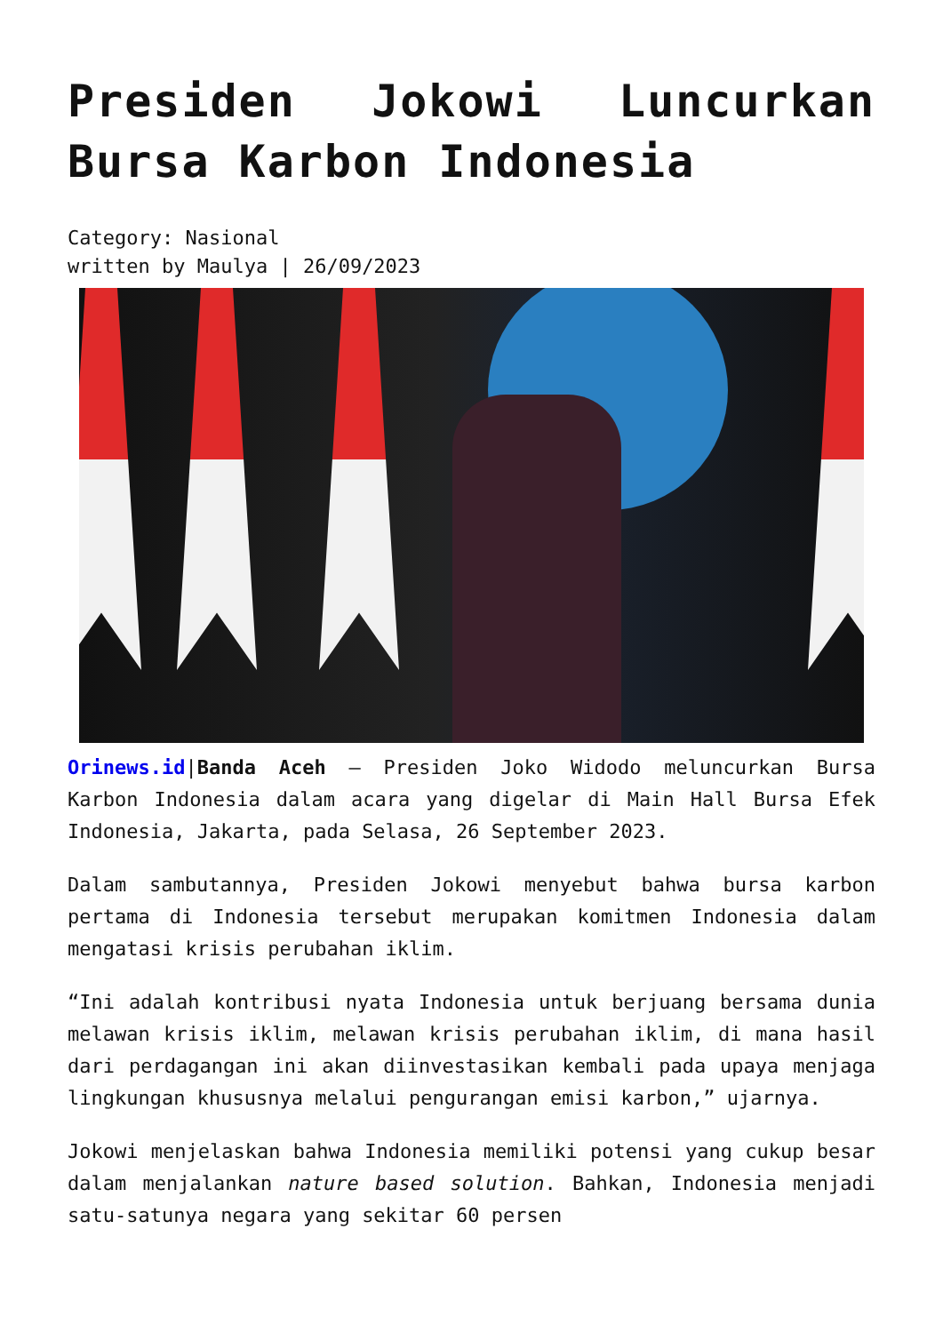Presiden Jokowi Luncurkan Bursa Karbon Indonesia
Category: Nasional
written by Maulya | 26/09/2023
Orinews.id|Banda Aceh – Presiden Joko Widodo meluncurkan Bursa Karbon Indonesia dalam acara yang digelar di Main Hall Bursa Efek Indonesia, Jakarta, pada Selasa, 26 September 2023.
Dalam sambutannya, Presiden Jokowi menyebut bahwa bursa karbon pertama di Indonesia tersebut merupakan komitmen Indonesia dalam mengatasi krisis perubahan iklim.
“Ini adalah kontribusi nyata Indonesia untuk berjuang bersama dunia melawan krisis iklim, melawan krisis perubahan iklim, di mana hasil dari perdagangan ini akan diinvestasikan kembali pada upaya menjaga lingkungan khususnya melalui pengurangan emisi karbon,” ujarnya.
Jokowi menjelaskan bahwa Indonesia memiliki potensi yang cukup besar dalam menjalankan nature based solution. Bahkan, Indonesia menjadi satu-satunya negara yang sekitar 60 persen